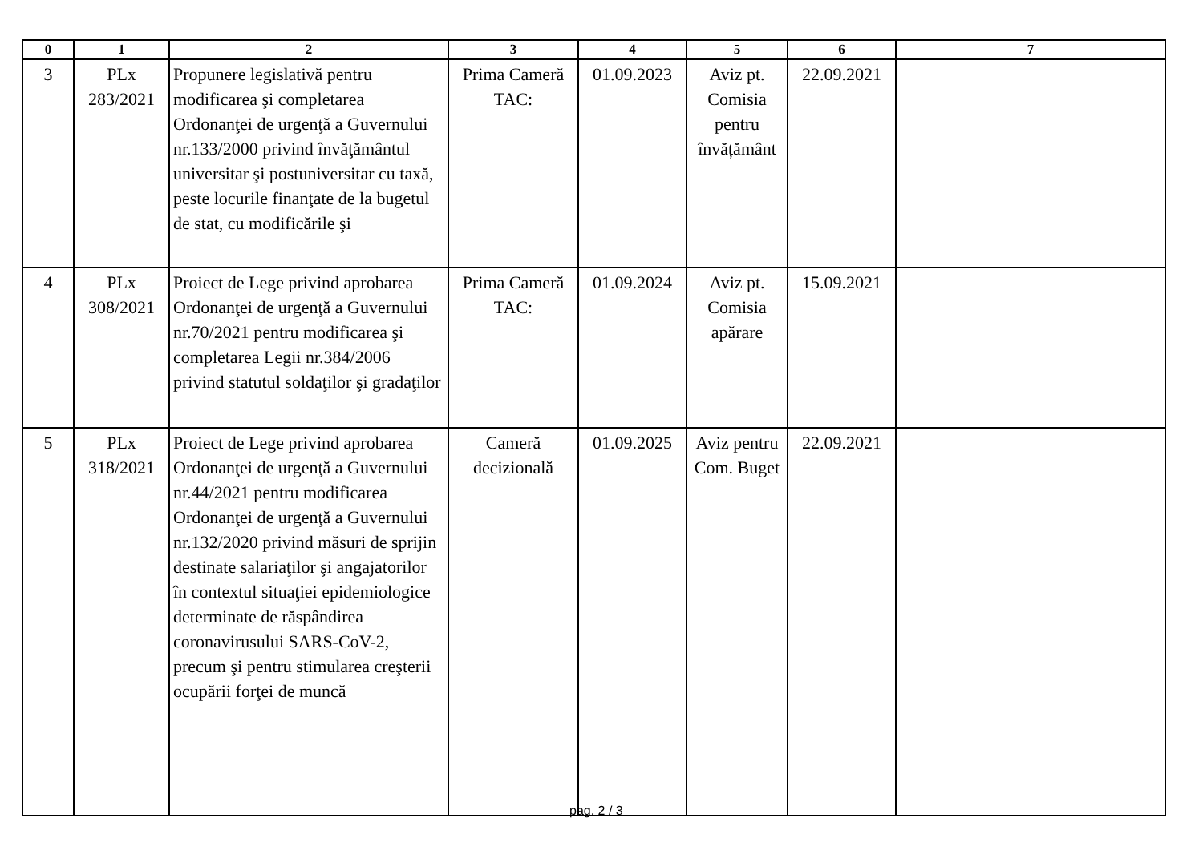| 0 | 1 | 2 | 3 | 4 | 5 | 6 | 7 |
| --- | --- | --- | --- | --- | --- | --- | --- |
| 3 | PLx 283/2021 | Propunere legislativă pentru modificarea şi completarea Ordonanţei de urgenţă a Guvernului nr.133/2000 privind învăţământul universitar şi postuniversitar cu taxă, peste locurile finanţate de la bugetul de stat, cu modificările şi | Prima Cameră TAC: | 01.09.2023 | Aviz pt. Comisia pentru învățământ | 22.09.2021 | |
| 4 | PLx 308/2021 | Proiect de Lege privind aprobarea Ordonanţei de urgenţă a Guvernului nr.70/2021 pentru modificarea şi completarea Legii nr.384/2006 privind statutul soldaţilor şi gradaţilor | Prima Cameră TAC: | 01.09.2024 | Aviz pt. Comisia apărare | 15.09.2021 | |
| 5 | PLx 318/2021 | Proiect de Lege privind aprobarea Ordonanţei de urgenţă a Guvernului nr.44/2021 pentru modificarea Ordonanţei de urgenţă a Guvernului nr.132/2020 privind măsuri de sprijin destinate salariaţilor şi angajatorilor în contextul situaţiei epidemiologice determinate de răspândirea coronavirusului SARS-CoV-2, precum şi pentru stimularea creşterii ocupării forţei de muncă | Cameră decizională | 01.09.2025 | Aviz pentru Com. Buget | 22.09.2021 | |
pag. 2 / 3